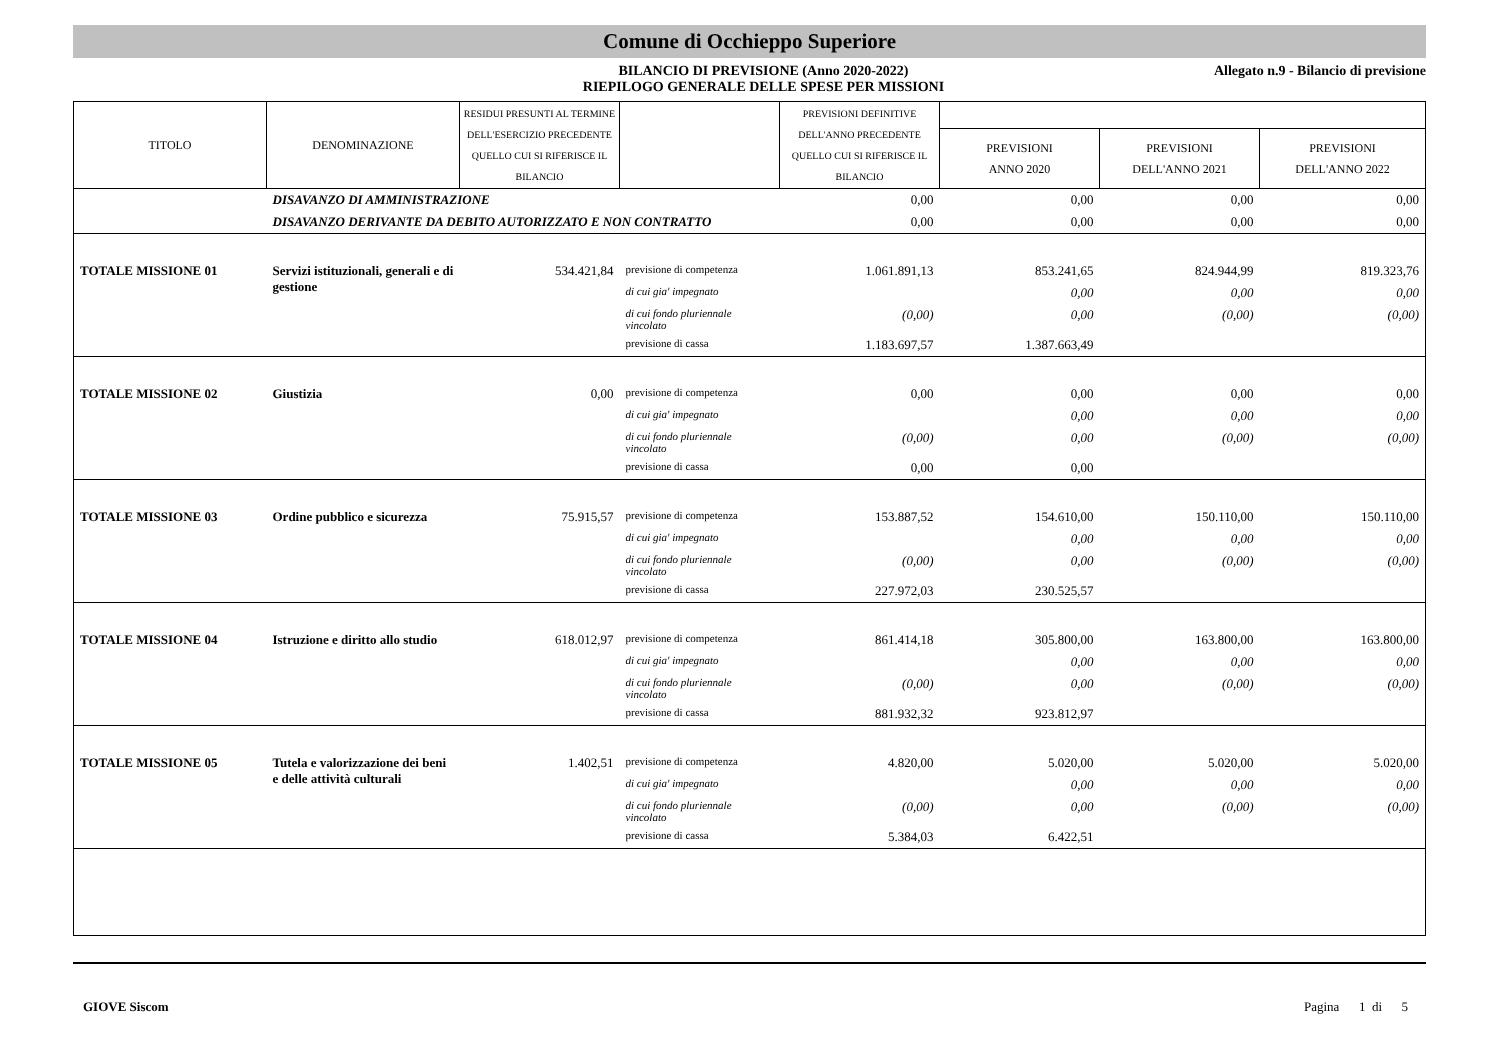Comune di Occhieppo Superiore
BILANCIO DI PREVISIONE (Anno 2020-2022)
RIEPILOGO GENERALE DELLE SPESE PER MISSIONI
Allegato n.9 - Bilancio di previsione
| TITOLO | DENOMINAZIONE | RESIDUI PRESUNTI AL TERMINE DELL'ESERCIZIO PRECEDENTE QUELLO CUI SI RIFERISCE IL BILANCIO | | PREVISIONI DEFINITIVE DELL'ANNO PRECEDENTE QUELLO CUI SI RIFERISCE IL BILANCIO | | | |
| --- | --- | --- | --- | --- | --- | --- | --- |
| | | | | | PREVISIONI ANNO 2020 | PREVISIONI DELL'ANNO 2021 | PREVISIONI DELL'ANNO 2022 |
| | DISAVANZO DI AMMINISTRAZIONE | | | 0,00 | 0,00 | 0,00 | 0,00 |
| | DISAVANZO DERIVANTE DA DEBITO AUTORIZZATO E NON CONTRATTO | | | 0,00 | 0,00 | 0,00 | 0,00 |
| TOTALE MISSIONE 01 | Servizi istituzionali, generali e di gestione | 534.421,84 | previsione di competenza | 1.061.891,13 | 853.241,65 | 824.944,99 | 819.323,76 |
| | | | di cui gia' impegnato | | 0,00 | 0,00 | 0,00 |
| | | | di cui fondo pluriennale vincolato | (0,00) | 0,00 | (0,00) | (0,00) |
| | | | previsione di cassa | 1.183.697,57 | 1.387.663,49 | | |
| TOTALE MISSIONE 02 | Giustizia | 0,00 | previsione di competenza | 0,00 | 0,00 | 0,00 | 0,00 |
| | | | di cui gia' impegnato | | 0,00 | 0,00 | 0,00 |
| | | | di cui fondo pluriennale vincolato | (0,00) | 0,00 | (0,00) | (0,00) |
| | | | previsione di cassa | 0,00 | 0,00 | | |
| TOTALE MISSIONE 03 | Ordine pubblico e sicurezza | 75.915,57 | previsione di competenza | 153.887,52 | 154.610,00 | 150.110,00 | 150.110,00 |
| | | | di cui gia' impegnato | | 0,00 | 0,00 | 0,00 |
| | | | di cui fondo pluriennale vincolato | (0,00) | 0,00 | (0,00) | (0,00) |
| | | | previsione di cassa | 227.972,03 | 230.525,57 | | |
| TOTALE MISSIONE 04 | Istruzione e diritto allo studio | 618.012,97 | previsione di competenza | 861.414,18 | 305.800,00 | 163.800,00 | 163.800,00 |
| | | | di cui gia' impegnato | | 0,00 | 0,00 | 0,00 |
| | | | di cui fondo pluriennale vincolato | (0,00) | 0,00 | (0,00) | (0,00) |
| | | | previsione di cassa | 881.932,32 | 923.812,97 | | |
| TOTALE MISSIONE 05 | Tutela e valorizzazione dei beni e delle attività culturali | 1.402,51 | previsione di competenza | 4.820,00 | 5.020,00 | 5.020,00 | 5.020,00 |
| | | | di cui gia' impegnato | | 0,00 | 0,00 | 0,00 |
| | | | di cui fondo pluriennale vincolato | (0,00) | 0,00 | (0,00) | (0,00) |
| | | | previsione di cassa | 5.384,03 | 6.422,51 | | |
GIOVE Siscom Pagina 1 di 5